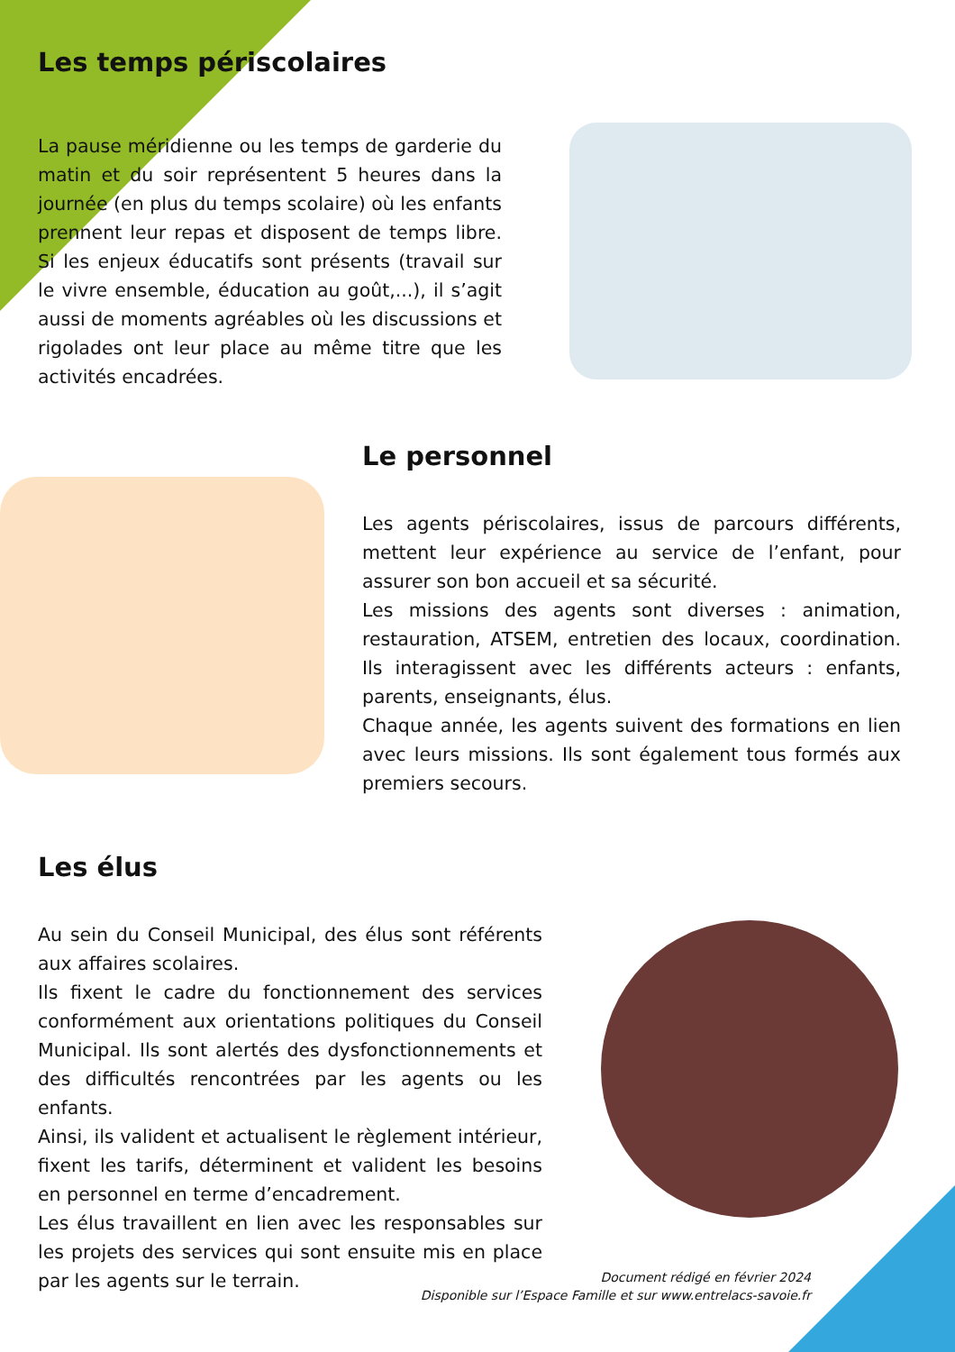Les temps périscolaires
La pause méridienne ou les temps de garderie du matin et du soir représentent 5 heures dans la journée (en plus du temps scolaire) où les enfants prennent leur repas et disposent de temps libre. Si les enjeux éducatifs sont présents (travail sur le vivre ensemble, éducation au goût,...), il s’agit aussi de moments agréables où les discussions et rigolades ont leur place au même titre que les activités encadrées.
Le personnel
Les agents périscolaires, issus de parcours différents, mettent leur expérience au service de l’enfant, pour assurer son bon accueil et sa sécurité.
Les missions des agents sont diverses : animation, restauration, ATSEM, entretien des locaux, coordination. Ils interagissent avec les différents acteurs : enfants, parents, enseignants, élus.
Chaque année, les agents suivent des formations en lien avec leurs missions. Ils sont également tous formés aux premiers secours.
Les élus
Au sein du Conseil Municipal, des élus sont référents aux affaires scolaires.
Ils fixent le cadre du fonctionnement des services conformément aux orientations politiques du Conseil Municipal. Ils sont alertés des dysfonctionnements et des difficultés rencontrées par les agents ou les enfants.
Ainsi, ils valident et actualisent le règlement intérieur, fixent les tarifs, déterminent et valident les besoins en personnel en terme d’encadrement.
Les élus travaillent en lien avec les responsables sur les projets des services qui sont ensuite mis en place par les agents sur le terrain.
Document rédigé en février 2024
Disponible sur l’Espace Famille et sur www.entrelacs-savoie.fr